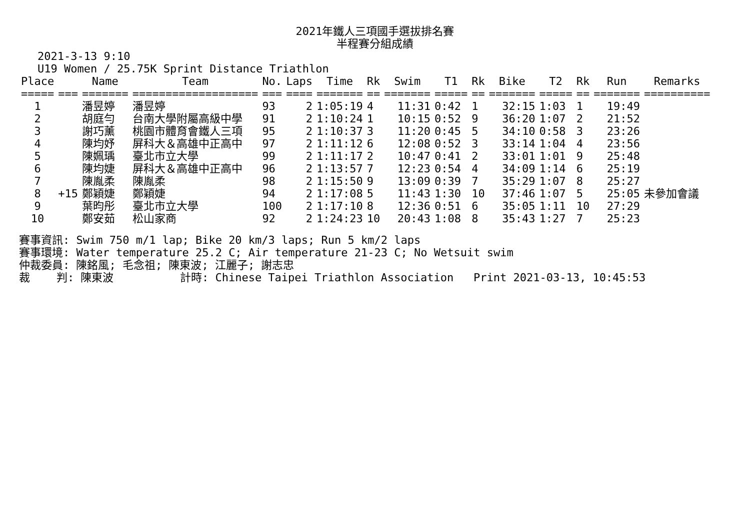2021年鐵人三項國手選拔排名賽
半程賽分組成績
2021-3-13 9:10
U19 Women / 25.75K Sprint Distance Triathlon
| Place | | Name | Team | No. | Laps | Time | Rk | Swim | T1 | Rk | Bike | T2 | Rk | Run | Remarks |
| --- | --- | --- | --- | --- | --- | --- | --- | --- | --- | --- | --- | --- | --- | --- | --- |
| ===== | === | ======= | =================== | === | ==== | ======= | == | ======= | ===== | == | ======= | ===== | == | ======= | ========== |
| 1 | | 潘昱婷 | 潘昱婷 | 93 | 2 | 1:05:19 | 4 | 11:31 | 0:42 | 1 | 32:15 | 1:03 | 1 | 19:49 | |
| 2 | | 胡庭勻 | 台南大學附屬高級中學 | 91 | 2 | 1:10:24 | 1 | 10:15 | 0:52 | 9 | 36:20 | 1:07 | 2 | 21:52 | |
| 3 | | 謝巧薰 | 桃園市體育會鐵人三項 | 95 | 2 | 1:10:37 | 3 | 11:20 | 0:45 | 5 | 34:10 | 0:58 | 3 | 23:26 | |
| 4 | | 陳均妤 | 屏科大＆高雄中正高中 | 97 | 2 | 1:11:12 | 6 | 12:08 | 0:52 | 3 | 33:14 | 1:04 | 4 | 23:56 | |
| 5 | | 陳姵瑀 | 臺北市立大學 | 99 | 2 | 1:11:17 | 2 | 10:47 | 0:41 | 2 | 33:01 | 1:01 | 9 | 25:48 | |
| 6 | | 陳均婕 | 屏科大＆高雄中正高中 | 96 | 2 | 1:13:57 | 7 | 12:23 | 0:54 | 4 | 34:09 | 1:14 | 6 | 25:19 | |
| 7 | | 陳胤柔 | 陳胤柔 | 98 | 2 | 1:15:50 | 9 | 13:09 | 0:39 | 7 | 35:29 | 1:07 | 8 | 25:27 | |
| 8 | +15 | 鄭穎婕 | 鄭穎婕 | 94 | 2 | 1:17:08 | 5 | 11:43 | 1:30 | 10 | 37:46 | 1:07 | 5 | 25:05 | 未參加會議 |
| 9 | | 葉昀彤 | 臺北市立大學 | 100 | 2 | 1:17:10 | 8 | 12:36 | 0:51 | 6 | 35:05 | 1:11 | 10 | 27:29 | |
| 10 | | 鄭安茹 | 松山家商 | 92 | 2 | 1:24:23 | 10 | 20:43 | 1:08 | 8 | 35:43 | 1:27 | 7 | 25:23 | |
賽事資訊: Swim 750 m/1 lap; Bike 20 km/3 laps; Run 5 km/2 laps 賽事環境: Water temperature 25.2 C; Air temperature 21-23 C; No Wetsuit swim 仲裁委員: 陳銘風; 毛念祖; 陳東波; 江麗子; 謝志忠 裁 判: 陳東波 計時: Chinese Taipei Triathlon Association Print 2021-03-13, 10:45:53